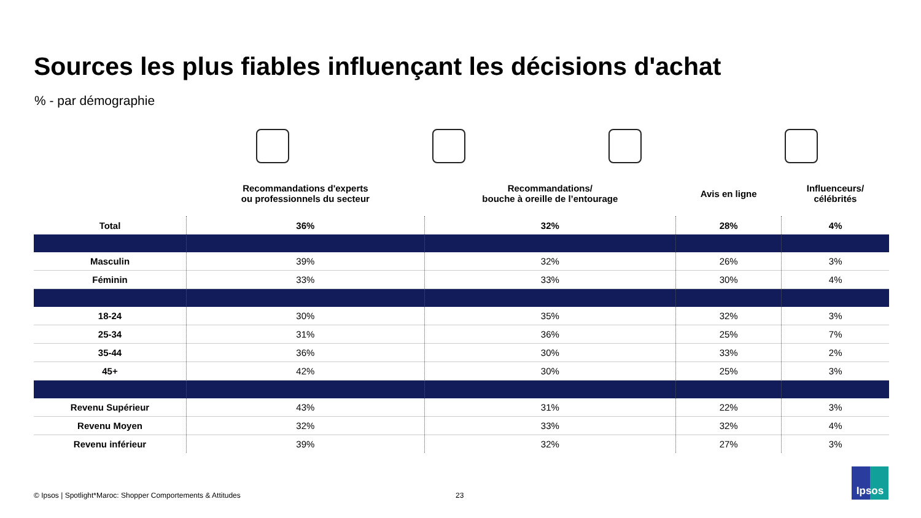Sources les plus fiables influençant les décisions d'achat
% - par démographie
| | Recommandations d'experts ou professionnels du secteur | Recommandations/ bouche à oreille de l’entourage | Avis en ligne | Influenceurs/ célébrités |
| --- | --- | --- | --- | --- |
| Total | 36% | 32% | 28% | 4% |
| Masculin | 39% | 32% | 26% | 3% |
| Féminin | 33% | 33% | 30% | 4% |
| 18-24 | 30% | 35% | 32% | 3% |
| 25-34 | 31% | 36% | 25% | 7% |
| 35-44 | 36% | 30% | 33% | 2% |
| 45+ | 42% | 30% | 25% | 3% |
| Revenu Supérieur | 43% | 31% | 22% | 3% |
| Revenu Moyen | 32% | 33% | 32% | 4% |
| Revenu inférieur | 39% | 32% | 27% | 3% |
© Ipsos | Spotlight*Maroc: Shopper Comportements & Attitudes
23
Ipsos